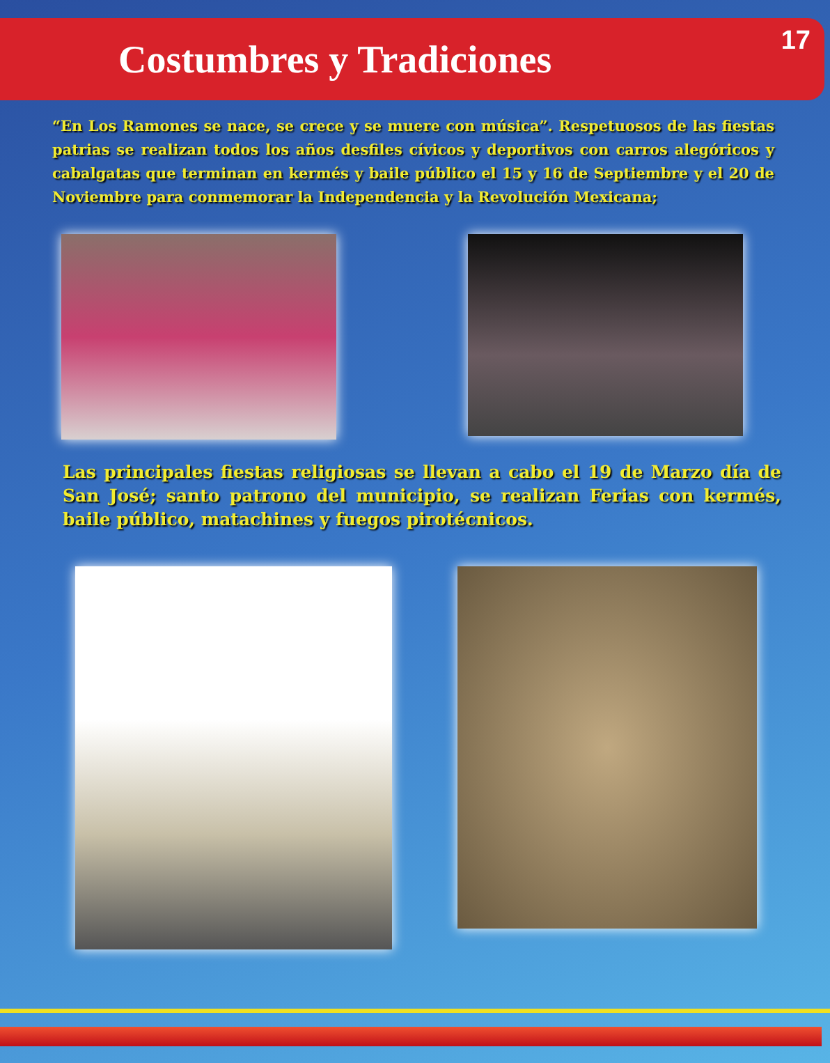Costumbres y Tradiciones
17
“En Los Ramones se nace, se crece y se muere con música”. Respetuosos de las fiestas patrias se realizan todos los años desfiles cívicos y deportivos con carros alegóricos y cabalgatas que terminan en kermés y baile público el 15 y 16 de Septiembre y el 20 de Noviembre para conmemorar la Independencia y la Revolución Mexicana;
Las principales fiestas religiosas se llevan a cabo el 19 de Marzo día de San José; santo patrono del municipio, se realizan Ferias con kermés, baile público, matachines y fuegos pirotécnicos.